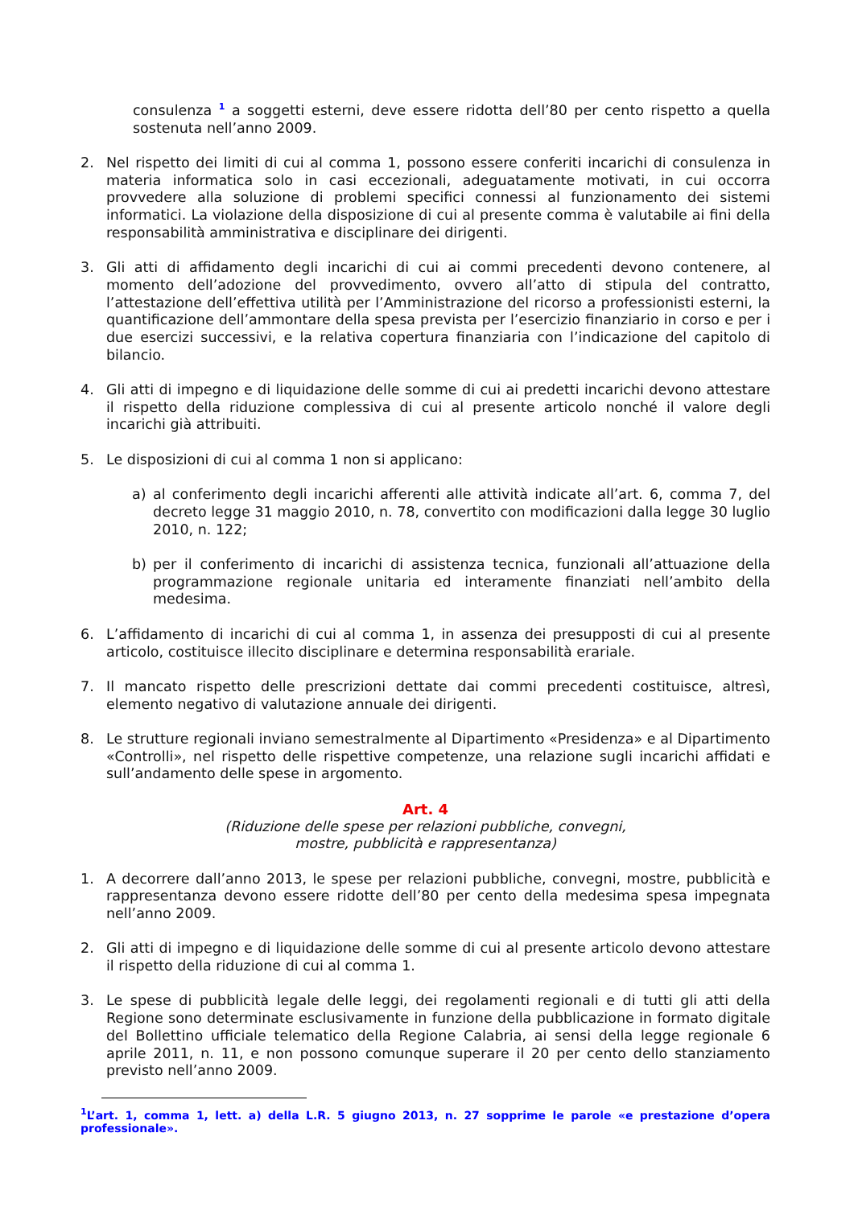consulenza <sup>1</sup> a soggetti esterni, deve essere ridotta dell’80 per cento rispetto a quella sostenuta nell’anno 2009.
2. Nel rispetto dei limiti di cui al comma 1, possono essere conferiti incarichi di consulenza in materia informatica solo in casi eccezionali, adeguatamente motivati, in cui occorra provvedere alla soluzione di problemi specifici connessi al funzionamento dei sistemi informatici. La violazione della disposizione di cui al presente comma è valutabile ai fini della responsabilità amministrativa e disciplinare dei dirigenti.
3. Gli atti di affidamento degli incarichi di cui ai commi precedenti devono contenere, al momento dell’adozione del provvedimento, ovvero all’atto di stipula del contratto, l’attestazione dell’effettiva utilità per l’Amministrazione del ricorso a professionisti esterni, la quantificazione dell’ammontare della spesa prevista per l’esercizio finanziario in corso e per i due esercizi successivi, e la relativa copertura finanziaria con l’indicazione del capitolo di bilancio.
4. Gli atti di impegno e di liquidazione delle somme di cui ai predetti incarichi devono attestare il rispetto della riduzione complessiva di cui al presente articolo nonché il valore degli incarichi già attribuiti.
5. Le disposizioni di cui al comma 1 non si applicano:
a) al conferimento degli incarichi afferenti alle attività indicate all’art. 6, comma 7, del decreto legge 31 maggio 2010, n. 78, convertito con modificazioni dalla legge 30 luglio 2010, n. 122;
b) per il conferimento di incarichi di assistenza tecnica, funzionali all’attuazione della programmazione regionale unitaria ed interamente finanziati nell’ambito della medesima.
6. L’affidamento di incarichi di cui al comma 1, in assenza dei presupposti di cui al presente articolo, costituisce illecito disciplinare e determina responsabilità erariale.
7. Il mancato rispetto delle prescrizioni dettate dai commi precedenti costituisce, altresì, elemento negativo di valutazione annuale dei dirigenti.
8. Le strutture regionali inviano semestralmente al Dipartimento «Presidenza» e al Dipartimento «Controlli», nel rispetto delle rispettive competenze, una relazione sugli incarichi affidati e sull’andamento delle spese in argomento.
Art. 4
(Riduzione delle spese per relazioni pubbliche, convegni,
mostre, pubblicità e rappresentanza)
1. A decorrere dall’anno 2013, le spese per relazioni pubbliche, convegni, mostre, pubblicità e rappresentanza devono essere ridotte dell’80 per cento della medesima spesa impegnata nell’anno 2009.
2. Gli atti di impegno e di liquidazione delle somme di cui al presente articolo devono attestare il rispetto della riduzione di cui al comma 1.
3. Le spese di pubblicità legale delle leggi, dei regolamenti regionali e di tutti gli atti della Regione sono determinate esclusivamente in funzione della pubblicazione in formato digitale del Bollettino ufficiale telematico della Regione Calabria, ai sensi della legge regionale 6 aprile 2011, n. 11, e non possono comunque superare il 20 per cento dello stanziamento previsto nell’anno 2009.
<sup>1</sup> L’art. 1, comma 1, lett. a) della L.R. 5 giugno 2013, n. 27 sopprime le parole «e prestazione d’opera professionale».